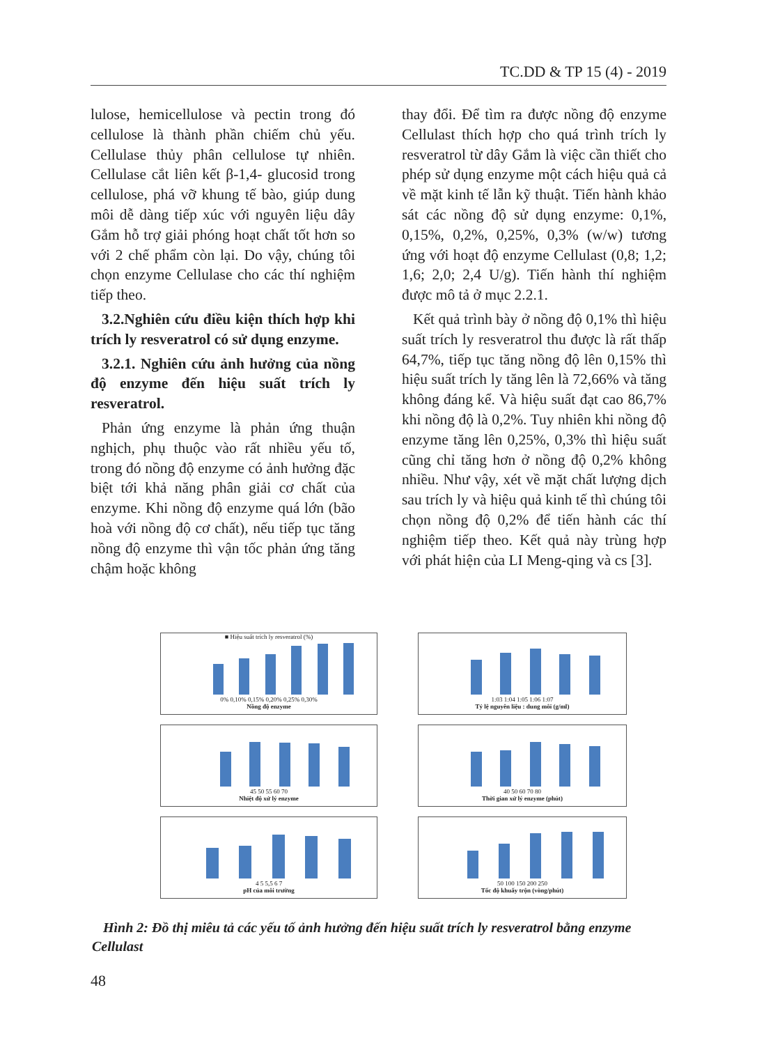TC.DD & TP 15 (4) - 2019
lulose, hemicellulose và pectin trong đó cellulose là thành phần chiếm chủ yếu. Cellulase thủy phân cellulose tự nhiên. Cellulase cắt liên kết β-1,4- glucosid trong cellulose, phá vỡ khung tế bào, giúp dung môi dễ dàng tiếp xúc với nguyên liệu dây Gắm hỗ trợ giải phóng hoạt chất tốt hơn so với 2 chế phẩm còn lại. Do vậy, chúng tôi chọn enzyme Cellulase cho các thí nghiệm tiếp theo.
3.2.Nghiên cứu điều kiện thích hợp khi trích ly resveratrol có sử dụng enzyme.
3.2.1. Nghiên cứu ảnh hưởng của nồng độ enzyme đến hiệu suất trích ly resveratrol.
Phản ứng enzyme là phản ứng thuận nghịch, phụ thuộc vào rất nhiều yếu tố, trong đó nồng độ enzyme có ảnh hưởng đặc biệt tới khả năng phân giải cơ chất của enzyme. Khi nồng độ enzyme quá lớn (bão hoà với nồng độ cơ chất), nếu tiếp tục tăng nồng độ enzyme thì vận tốc phản ứng tăng chậm hoặc không
thay đổi. Để tìm ra được nồng độ enzyme Cellulast thích hợp cho quá trình trích ly resveratrol từ dây Gắm là việc cần thiết cho phép sử dụng enzyme một cách hiệu quả cả về mặt kinh tế lẫn kỹ thuật. Tiến hành khảo sát các nồng độ sử dụng enzyme: 0,1%, 0,15%, 0,2%, 0,25%, 0,3% (w/w) tương ứng với hoạt độ enzyme Cellulast (0,8; 1,2; 1,6; 2,0; 2,4 U/g). Tiến hành thí nghiệm được mô tả ở mục 2.2.1.
Kết quả trình bày ở nồng độ 0,1% thì hiệu suất trích ly resveratrol thu được là rất thấp 64,7%, tiếp tục tăng nồng độ lên 0,15% thì hiệu suất trích ly tăng lên là 72,66% và tăng không đáng kể. Và hiệu suất đạt cao 86,7% khi nồng độ là 0,2%. Tuy nhiên khi nồng độ enzyme tăng lên 0,25%, 0,3% thì hiệu suất cũng chỉ tăng hơn ở nồng độ 0,2% không nhiều. Như vậy, xét về mặt chất lượng dịch sau trích ly và hiệu quả kinh tế thì chúng tôi chọn nồng độ 0,2% để tiến hành các thí nghiệm tiếp theo. Kết quả này trùng hợp với phát hiện của LI Meng-qing và cs [3].
■ Hiệu suất trích ly resveratrol (%)
0% 0,10% 0,15% 0,20% 0,25% 0,30%
Nồng độ enzyme
1:03 1:04 1:05 1:06 1:07
Tỷ lệ nguyên liệu : dung môi (g/ml)
45 50 55 60 70
Nhiệt độ xử lý enzyme
40 50 60 70 80
Thời gian xử lý enzyme (phút)
4 5 5,5 6 7
pH của môi trường
50 100 150 200 250
Tốc độ khuấy trộn (vòng/phút)
Hình 2: Đồ thị miêu tả các yếu tố ảnh hưởng đến hiệu suất trích ly resveratrol bằng enzyme Cellulast
48